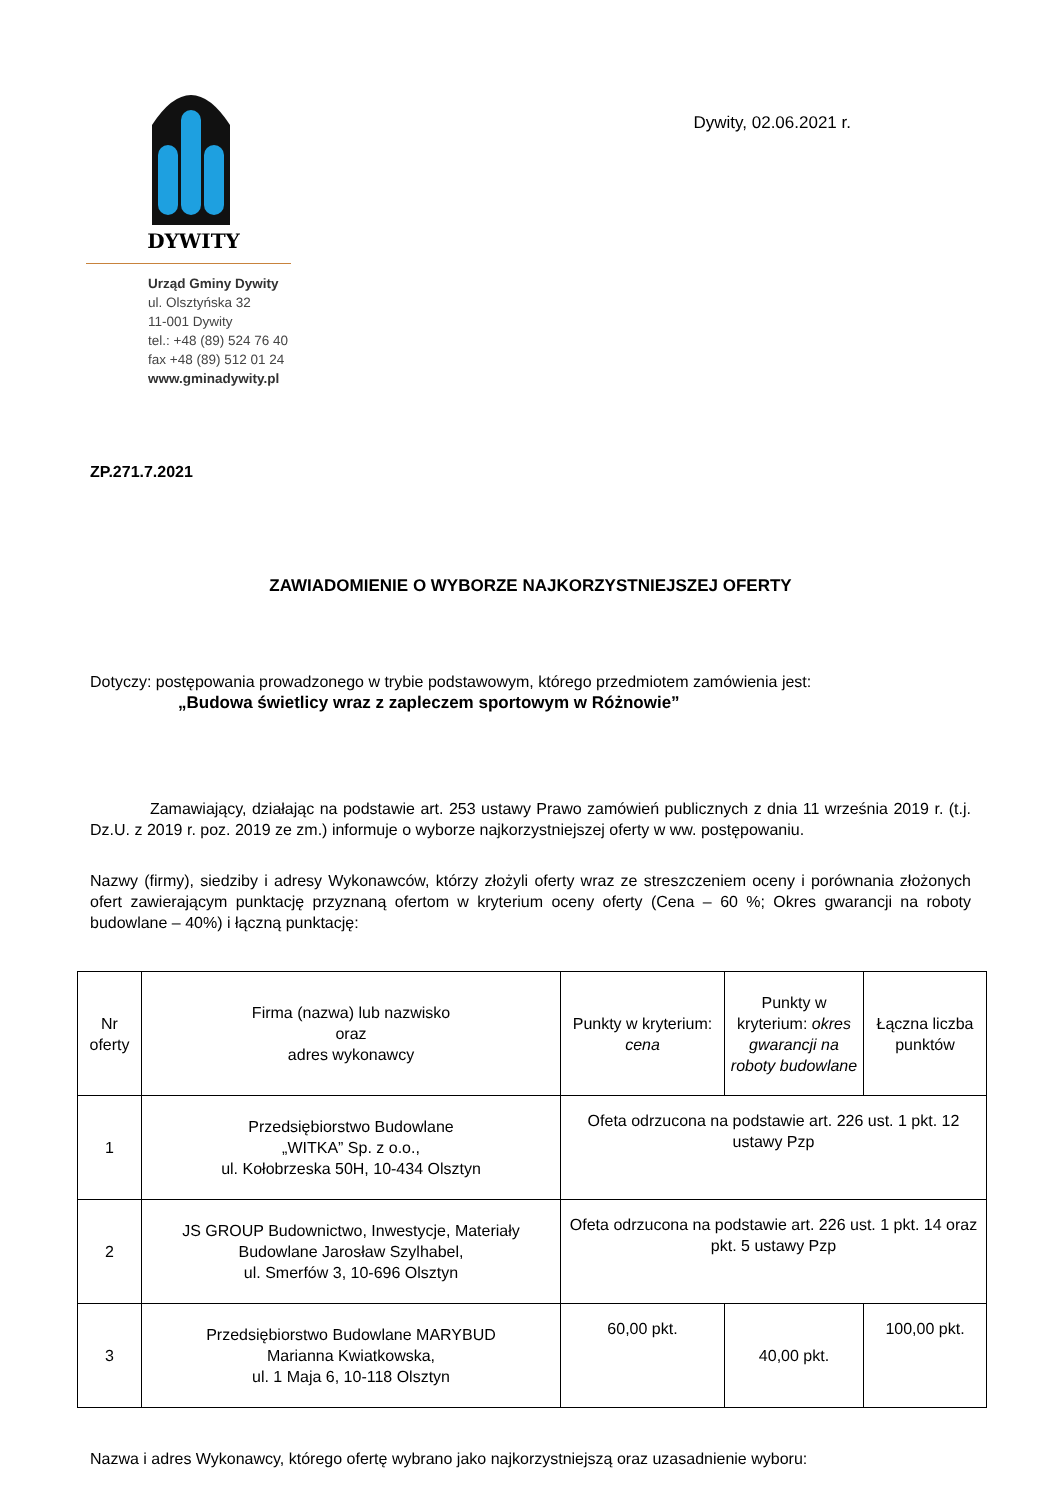DYWITY
Urząd Gminy Dywity
ul. Olsztyńska 32
11-001 Dywity
tel.: +48 (89) 524 76 40
fax +48 (89) 512 01 24
www.gminadywity.pl
Dywity, 02.06.2021 r.
ZP.271.7.2021
ZAWIADOMIENIE O WYBORZE NAJKORZYSTNIEJSZEJ OFERTY
Dotyczy: postępowania prowadzonego w trybie podstawowym, którego przedmiotem zamówienia jest:
„Budowa świetlicy wraz z zapleczem sportowym w Różnowie”
Zamawiający, działając na podstawie art. 253 ustawy Prawo zamówień publicznych z dnia 11 września 2019 r. (t.j. Dz.U. z 2019 r. poz. 2019 ze zm.) informuje o wyborze najkorzystniejszej oferty w ww. postępowaniu.
Nazwy (firmy), siedziby i adresy Wykonawców, którzy złożyli oferty wraz ze streszczeniem oceny i porównania złożonych ofert zawierającym punktację przyznaną ofertom w kryterium oceny oferty (Cena – 60 %; Okres gwarancji na roboty budowlane – 40%) i łączną punktację:
| Nr oferty | Firma (nazwa) lub nazwisko oraz adres wykonawcy | Punkty w kryterium: cena | Punkty w kryterium: okres gwarancji na roboty budowlane | Łączna liczba punktów |
| 1 | Przedsiębiorstwo Budowlane „WITKA” Sp. z o.o., ul. Kołobrzeska 50H, 10-434 Olsztyn | Ofeta odrzucona na podstawie art. 226 ust. 1 pkt. 12 ustawy Pzp | | |
| 2 | JS GROUP Budownictwo, Inwestycje, Materiały Budowlane Jarosław Szylhabel, ul. Smerfów 3, 10-696 Olsztyn | Ofeta odrzucona na podstawie art. 226 ust. 1 pkt. 14 oraz pkt. 5 ustawy Pzp | | |
| 3 | Przedsiębiorstwo Budowlane MARYBUD Marianna Kwiatkowska, ul. 1 Maja 6, 10-118 Olsztyn | 60,00 pkt. | 40,00 pkt. | 100,00 pkt. |
Nazwa i adres Wykonawcy, którego ofertę wybrano jako najkorzystniejszą oraz uzasadnienie wyboru: